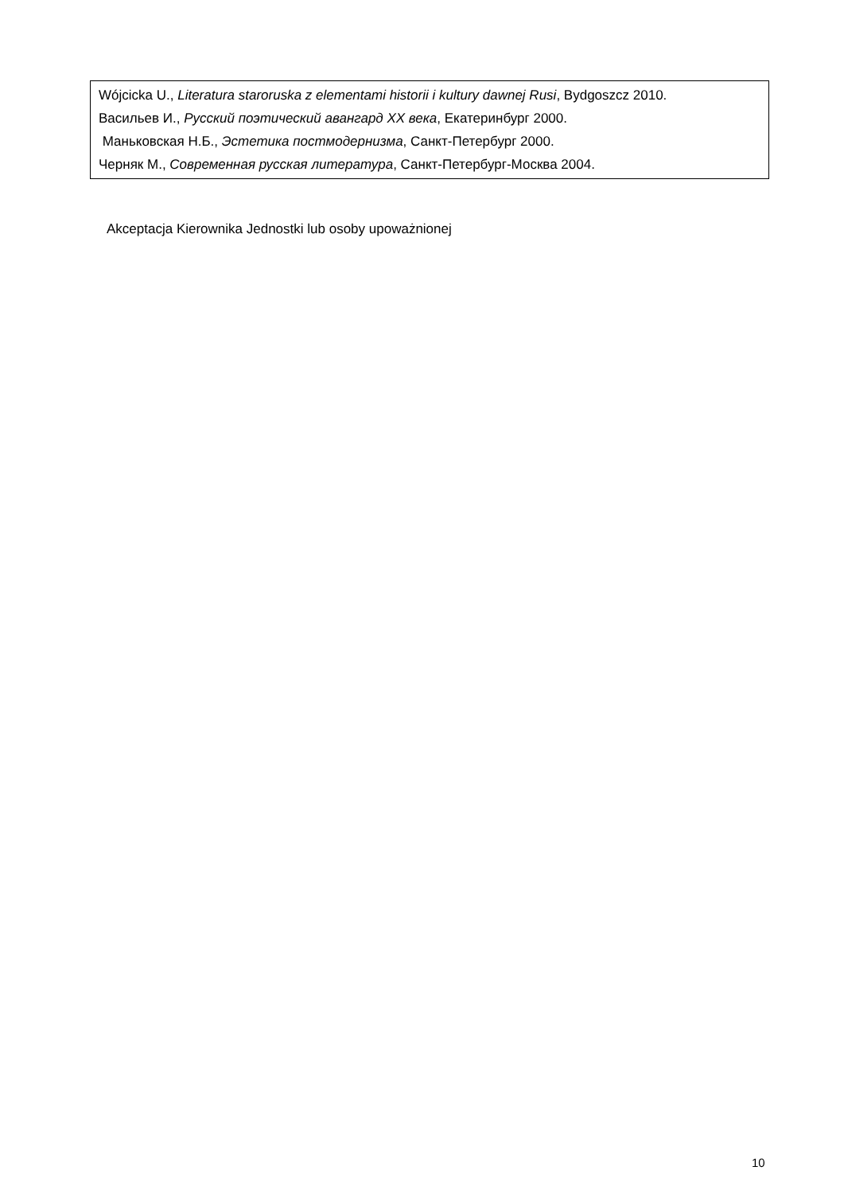| Wójcicka U., Literatura staroruska z elementami historii i kultury dawnej Rusi , Bydgoszcz 2010. Васильев И., Русский поэтический авангард XX века , Екатеринбург 2000. Маньковская Н.Б., Эстетика постмодернизма , Санкт-Петербург 2000. Черняк М., Современная русская литература , Санкт-Петербург-Москва 2004. |
Akceptacja Kierownika Jednostki lub osoby upoważnionej
10